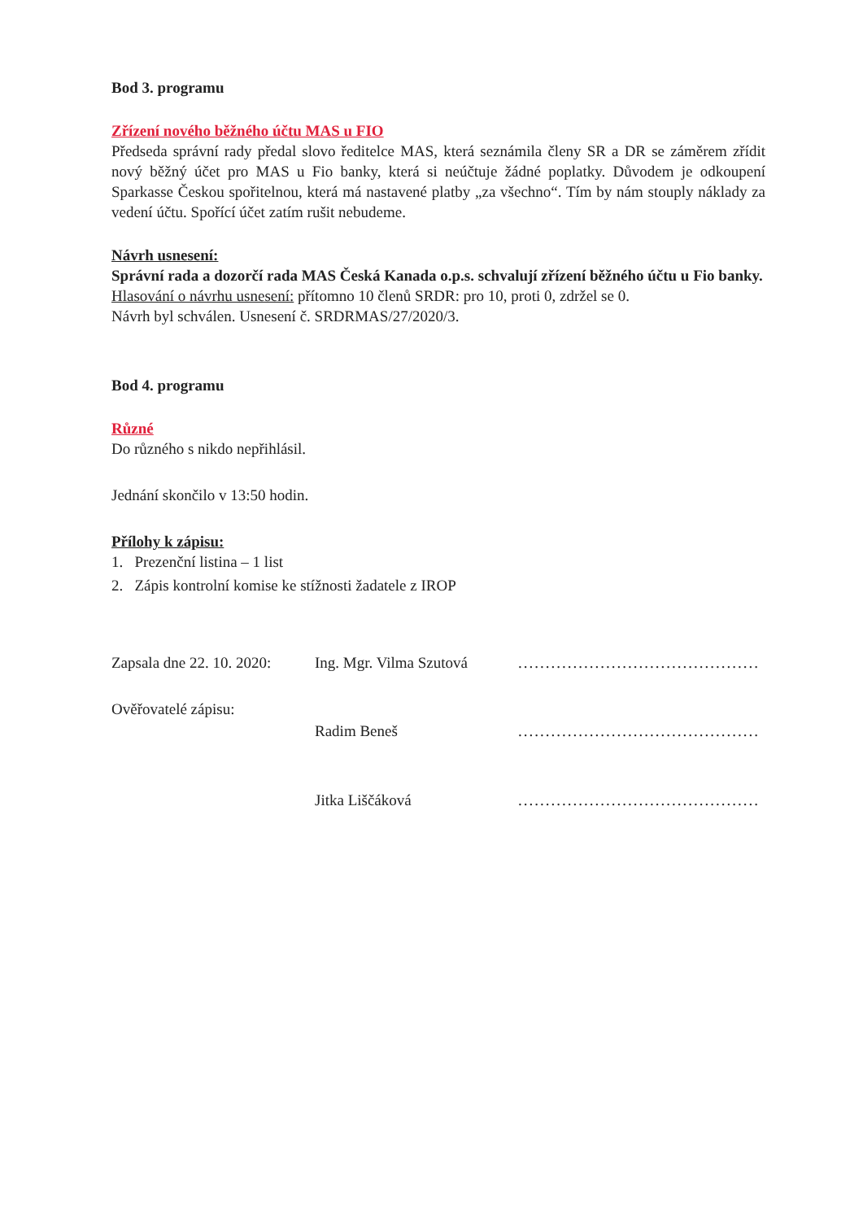Bod 3. programu
Zřízení nového běžného účtu MAS u FIO
Předseda správní rady předal slovo ředitelce MAS, která seznámila členy SR a DR se záměrem zřídit nový běžný účet pro MAS u Fio banky, která si neúčtuje žádné poplatky. Důvodem je odkoupení Sparkasse Českou spořitelnou, která má nastavené platby „za všechno“. Tím by nám stouply náklady za vedení účtu. Spořící účet zatím rušit nebudeme.
Návrh usnesení:
Správní rada a dozorčí rada MAS Česká Kanada o.p.s. schvalují zřízení běžného účtu u Fio banky.
Hlasování o návrhu usnesení: přítomno 10 členů SRDR: pro 10, proti 0, zdržel se 0.
Návrh byl schválen. Usnesení č. SRDRMAS/27/2020/3.
Bod 4. programu
Různé
Do různého s nikdo nepřihlásil.
Jednání skončilo v 13:50 hodin.
Přílohy k zápisu:
1. Prezenční listina – 1 list
2. Zápis kontrolní komise ke stížnosti žadatele z IROP
Zapsala dne 22. 10. 2020:
Ing. Mgr. Vilma Szutová
............................................
Ověřovatelé zápisu:
Radim Beneš
............................................
Jitka Liščáková
............................................